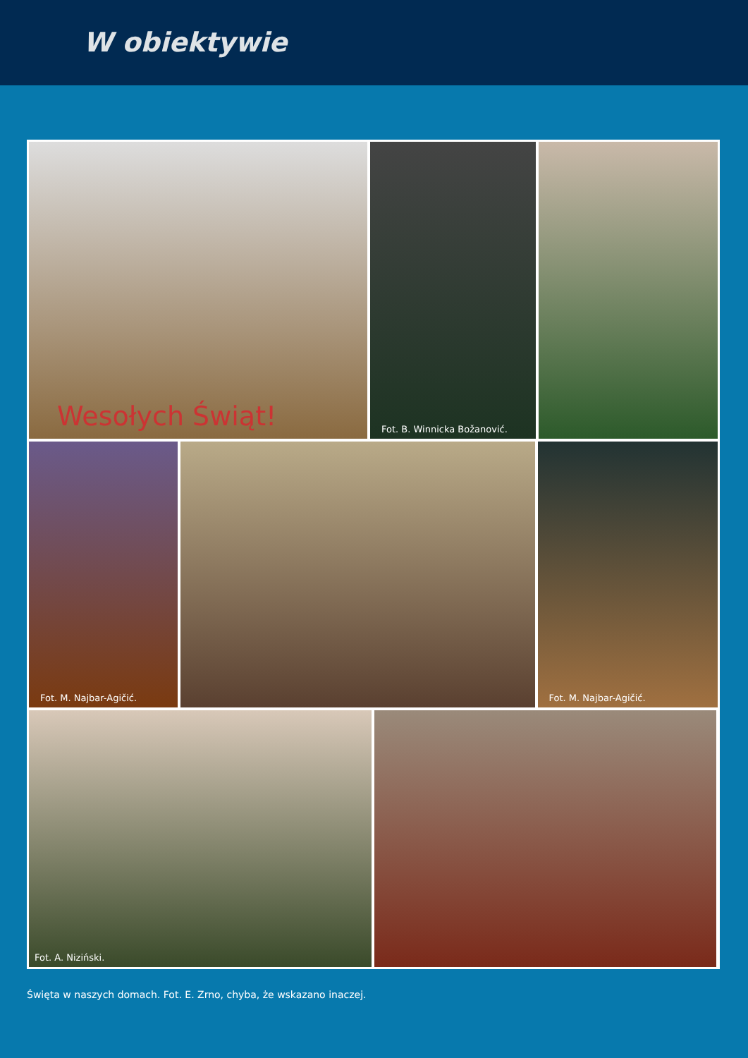W obiektywie
Wesołych Świąt!
Fot. B. Winnicka Božanović.
Fot. M. Najbar-Agičić.
Fot. M. Najbar-Agičić.
Fot. A. Niziński.
Święta w naszych domach. Fot. E. Zrno, chyba, że wskazano inaczej.